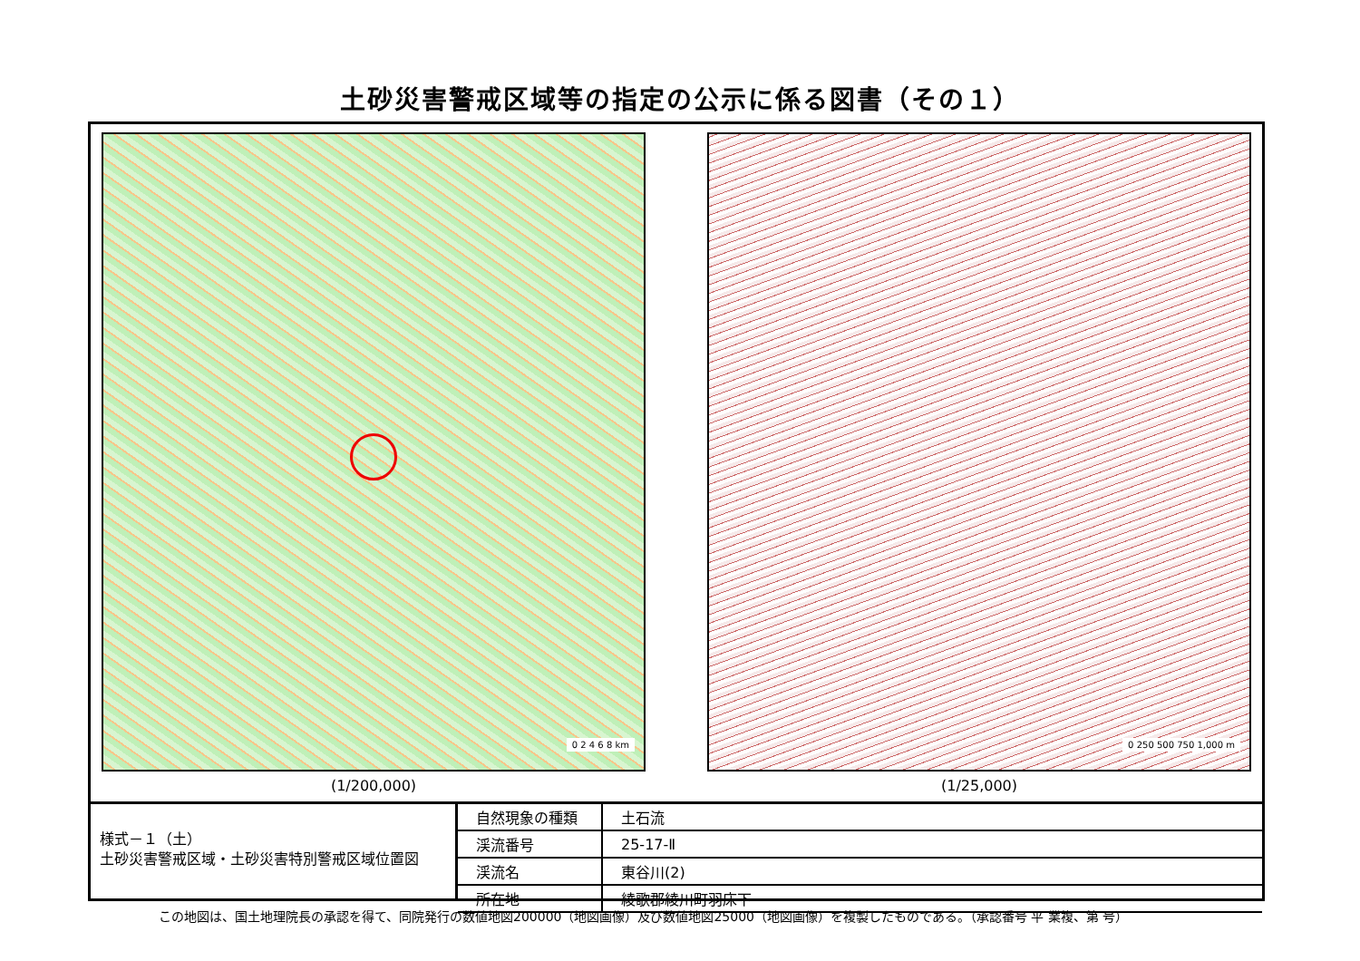土砂災害警戒区域等の指定の公示に係る図書（その１）
0 2 4 6 8 km
(1/200,000)
0 250 500 750 1,000 m
(1/25,000)
様式－１（土）
土砂災害警戒区域・土砂災害特別警戒区域位置図
| 自然現象の種類 | 土石流 |
| 渓流番号 | 25-17-Ⅱ |
| 渓流名 | 東谷川(2) |
| 所在地 | 綾歌郡綾川町羽床下 |
この地図は、国土地理院長の承認を得て、同院発行の数値地図200000（地図画像）及び数値地図25000（地図画像）を複製したものである。（承認番号 平 業複、第 号）